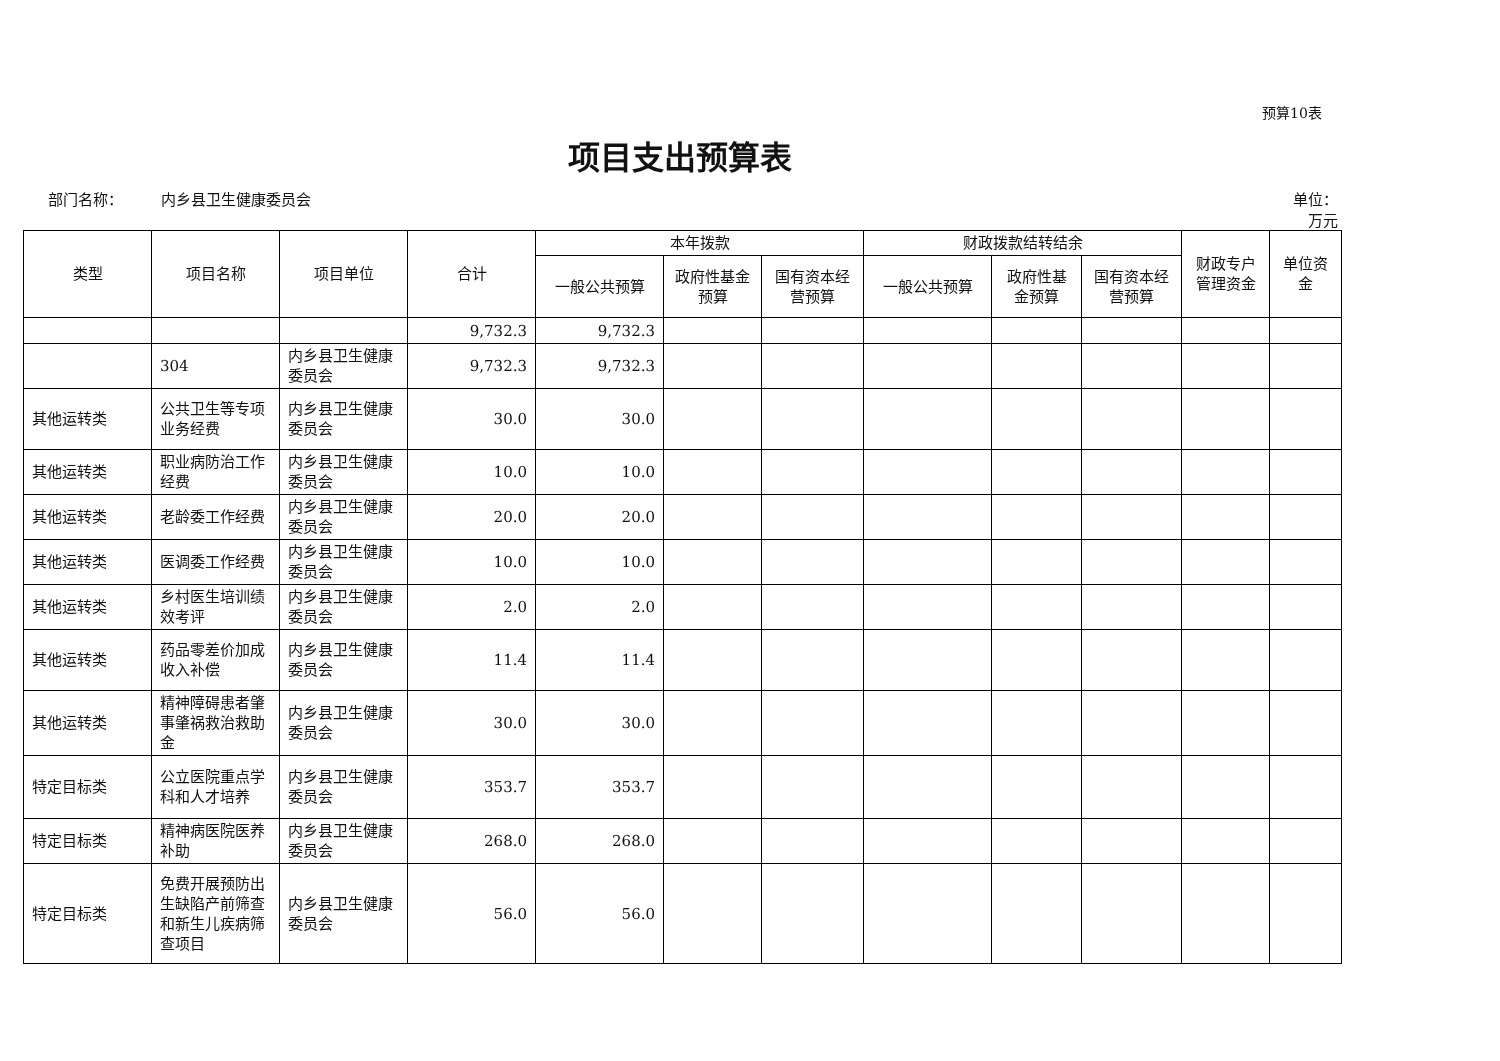预算10表
项目支出预算表
部门名称：　　　内乡县卫生健康委员会 单位：
万元
| 类型 | 项目名称 | 项目单位 | 合计 | 本年拨款 | | | 财政拨款结转结余 | | | 财政专户管理资金 | 单位资金 |
| --- | --- | --- | --- | --- | --- | --- | --- | --- | --- | --- | --- |
| | | | | 一般公共预算 | 政府性基金预算 | 国有资本经营预算 | 一般公共预算 | 政府性基金预算 | 国有资本经营预算 | | |
| | | | 9,732.3 | 9,732.3 | | | | | | | |
| | 304 | 内乡县卫生健康委员会 | 9,732.3 | 9,732.3 | | | | | | | |
| 其他运转类 | 公共卫生等专项业务经费 | 内乡县卫生健康委员会 | 30.0 | 30.0 | | | | | | | |
| 其他运转类 | 职业病防治工作经费 | 内乡县卫生健康委员会 | 10.0 | 10.0 | | | | | | | |
| 其他运转类 | 老龄委工作经费 | 内乡县卫生健康委员会 | 20.0 | 20.0 | | | | | | | |
| 其他运转类 | 医调委工作经费 | 内乡县卫生健康委员会 | 10.0 | 10.0 | | | | | | | |
| 其他运转类 | 乡村医生培训绩效考评 | 内乡县卫生健康委员会 | 2.0 | 2.0 | | | | | | | |
| 其他运转类 | 药品零差价加成收入补偿 | 内乡县卫生健康委员会 | 11.4 | 11.4 | | | | | | | |
| 其他运转类 | 精神障碍患者肇事肇祸救治救助金 | 内乡县卫生健康委员会 | 30.0 | 30.0 | | | | | | | |
| 特定目标类 | 公立医院重点学科和人才培养 | 内乡县卫生健康委员会 | 353.7 | 353.7 | | | | | | | |
| 特定目标类 | 精神病医院医养补助 | 内乡县卫生健康委员会 | 268.0 | 268.0 | | | | | | | |
| 特定目标类 | 免费开展预防出生缺陷产前筛查和新生儿疾病筛查项目 | 内乡县卫生健康委员会 | 56.0 | 56.0 | | | | | | | |